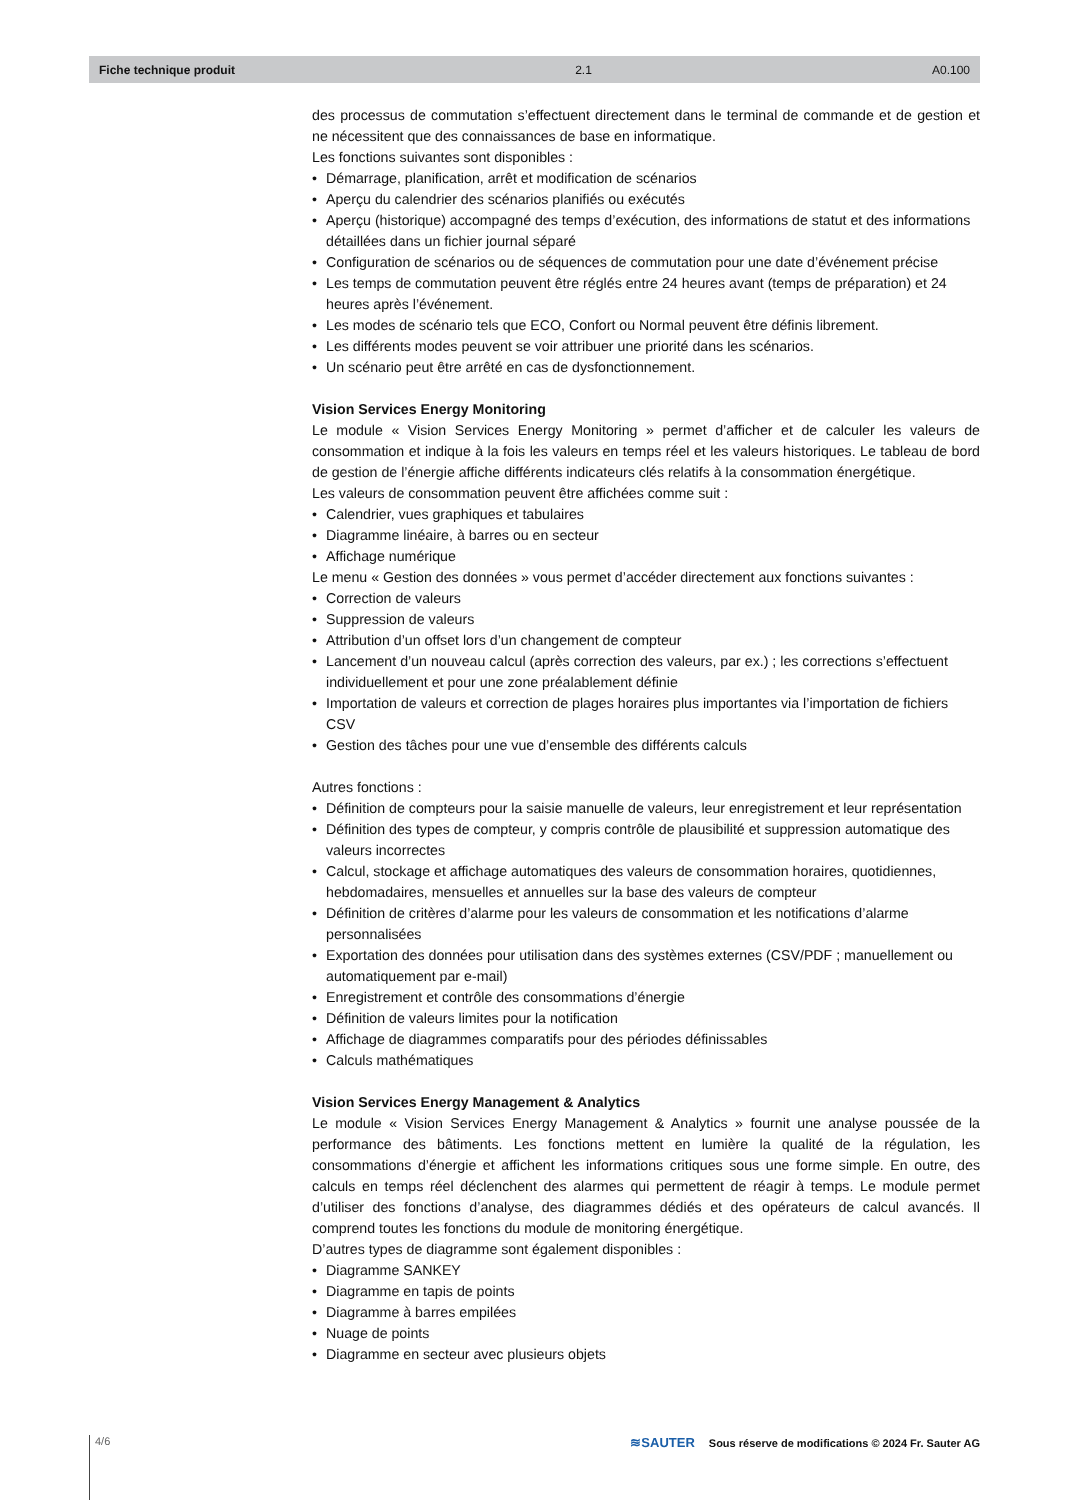Fiche technique produit 2.1 A0.100
des processus de commutation s’effectuent directement dans le terminal de commande et de gestion et ne nécessitent que des connaissances de base en informatique.
Les fonctions suivantes sont disponibles :
• Démarrage, planification, arrêt et modification de scénarios
• Aperçu du calendrier des scénarios planifiés ou exécutés
• Aperçu (historique) accompagné des temps d’exécution, des informations de statut et des informations détaillées dans un fichier journal séparé
• Configuration de scénarios ou de séquences de commutation pour une date d’événement précise
• Les temps de commutation peuvent être réglés entre 24 heures avant (temps de préparation) et 24 heures après l’événement.
• Les modes de scénario tels que ECO, Confort ou Normal peuvent être définis librement.
• Les différents modes peuvent se voir attribuer une priorité dans les scénarios.
• Un scénario peut être arrêté en cas de dysfonctionnement.
Vision Services Energy Monitoring
Le module « Vision Services Energy Monitoring » permet d’afficher et de calculer les valeurs de consommation et indique à la fois les valeurs en temps réel et les valeurs historiques. Le tableau de bord de gestion de l’énergie affiche différents indicateurs clés relatifs à la consommation énergétique.
Les valeurs de consommation peuvent être affichées comme suit :
• Calendrier, vues graphiques et tabulaires
• Diagramme linéaire, à barres ou en secteur
• Affichage numérique
Le menu « Gestion des données » vous permet d’accéder directement aux fonctions suivantes :
• Correction de valeurs
• Suppression de valeurs
• Attribution d’un offset lors d’un changement de compteur
• Lancement d’un nouveau calcul (après correction des valeurs, par ex.) ; les corrections s’effectuent individuellement et pour une zone préalablement définie
• Importation de valeurs et correction de plages horaires plus importantes via l’importation de fichiers CSV
• Gestion des tâches pour une vue d’ensemble des différents calculs
Autres fonctions :
• Définition de compteurs pour la saisie manuelle de valeurs, leur enregistrement et leur représentation
• Définition des types de compteur, y compris contrôle de plausibilité et suppression automatique des valeurs incorrectes
• Calcul, stockage et affichage automatiques des valeurs de consommation horaires, quotidiennes, hebdomadaires, mensuelles et annuelles sur la base des valeurs de compteur
• Définition de critères d’alarme pour les valeurs de consommation et les notifications d’alarme personnalisées
• Exportation des données pour utilisation dans des systèmes externes (CSV/PDF ; manuellement ou automatiquement par e-mail)
• Enregistrement et contrôle des consommations d’énergie
• Définition de valeurs limites pour la notification
• Affichage de diagrammes comparatifs pour des périodes définissables
• Calculs mathématiques
Vision Services Energy Management & Analytics
Le module « Vision Services Energy Management & Analytics » fournit une analyse poussée de la performance des bâtiments. Les fonctions mettent en lumière la qualité de la régulation, les consommations d’énergie et affichent les informations critiques sous une forme simple. En outre, des calculs en temps réel déclenchent des alarmes qui permettent de réagir à temps. Le module permet d’utiliser des fonctions d’analyse, des diagrammes dédiés et des opérateurs de calcul avancés. Il comprend toutes les fonctions du module de monitoring énergétique.
D’autres types de diagramme sont également disponibles :
• Diagramme SANKEY
• Diagramme en tapis de points
• Diagramme à barres empilées
• Nuage de points
• Diagramme en secteur avec plusieurs objets
4/6 ≋SAUTER Sous réserve de modifications © 2024 Fr. Sauter AG